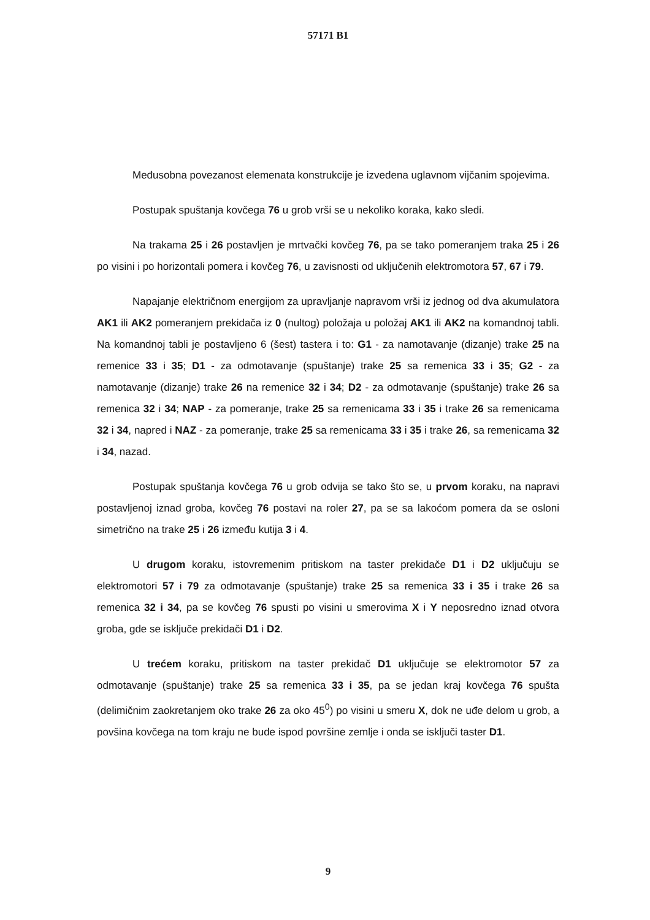57171 B1
Međusobna povezanost elemenata konstrukcije je izvedena uglavnom vijčanim spojevima.
Postupak spuštanja kovčega 76 u grob vrši se u nekoliko koraka, kako sledi.
Na trakama 25 i 26 postavljen je mrtvački kovčeg 76, pa se tako pomeranjem traka 25 i 26 po visini i po horizontali pomera i kovčeg 76, u zavisnosti od uključenih elektromotora 57, 67 i 79.
Napajanje električnom energijom za upravljanje napravom vrši iz jednog od dva akumulatora AK1 ili AK2 pomeranjem prekidača iz 0 (nultog) položaja u položaj AK1 ili AK2 na komandnoj tabli. Na komandnoj tabli je postavljeno 6 (šest) tastera i to: G1 - za namotavanje (dizanje) trake 25 na remenice 33 i 35; D1 - za odmotavanje (spuštanje) trake 25 sa remenica 33 i 35; G2 - za namotavanje (dizanje) trake 26 na remenice 32 i 34; D2 - za odmotavanje (spuštanje) trake 26 sa remenica 32 i 34; NAP - za pomeranje, trake 25 sa remenicama 33 i 35 i trake 26 sa remenicama 32 i 34, napred i NAZ - za pomeranje, trake 25 sa remenicama 33 i 35 i trake 26, sa remenicama 32 i 34, nazad.
Postupak spuštanja kovčega 76 u grob odvija se tako što se, u prvom koraku, na napravi postavljenoj iznad groba, kovčeg 76 postavi na roler 27, pa se sa lakoćom pomera da se osloni simetrično na trake 25 i 26 između kutija 3 i 4.
U drugom koraku, istovremenim pritiskom na taster prekidače D1 i D2 uključuju se elektromotori 57 i 79 za odmotavanje (spuštanje) trake 25 sa remenica 33 i 35 i trake 26 sa remenica 32 i 34, pa se kovčeg 76 spusti po visini u smerovima X i Y neposredno iznad otvora groba, gde se isključe prekidači D1 i D2.
U trećem koraku, pritiskom na taster prekidač D1 uključuje se elektromotor 57 za odmotavanje (spuštanje) trake 25 sa remenica 33 i 35, pa se jedan kraj kovčega 76 spušta (delimičnim zaokretanjem oko trake 26 za oko 45<sup>0</sup>) po visini u smeru X, dok ne uđe delom u grob, a povšina kovčega na tom kraju ne bude ispod površine zemlje i onda se isključi taster D1.
9